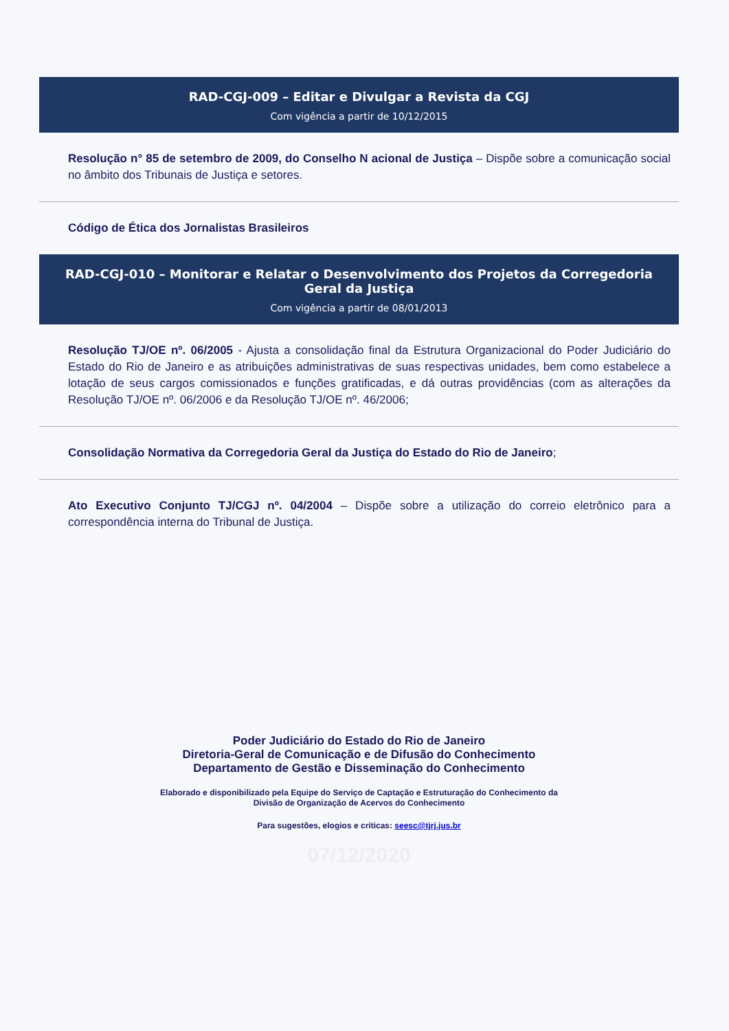RAD-CGJ-009 – Editar e Divulgar a Revista da CGJ
Com vigência a partir de 10/12/2015
Resolução n° 85 de setembro de 2009, do Conselho N acional de Justiça – Dispõe sobre a comunicação social no âmbito dos Tribunais de Justiça e setores.
Código de Ética dos Jornalistas Brasileiros
RAD-CGJ-010 – Monitorar e Relatar o Desenvolvimento dos Projetos da Corregedoria Geral da Justiça
Com vigência a partir de 08/01/2013
Resolução TJ/OE nº. 06/2005 - Ajusta a consolidação final da Estrutura Organizacional do Poder Judiciário do Estado do Rio de Janeiro e as atribuições administrativas de suas respectivas unidades, bem como estabelece a lotação de seus cargos comissionados e funções gratificadas, e dá outras providências (com as alterações da Resolução TJ/OE nº. 06/2006 e da Resolução TJ/OE nº. 46/2006;
Consolidação Normativa da Corregedoria Geral da Justiça do Estado do Rio de Janeiro;
Ato Executivo Conjunto TJ/CGJ nº. 04/2004 – Dispõe sobre a utilização do correio eletrônico para a correspondência interna do Tribunal de Justiça.
Poder Judiciário do Estado do Rio de Janeiro
Diretoria-Geral de Comunicação e de Difusão do Conhecimento
Departamento de Gestão e Disseminação do Conhecimento
Elaborado e disponibilizado pela Equipe do Serviço de Captação e Estruturação do Conhecimento da
Divisão de Organização de Acervos do Conhecimento
Para sugestões, elogios e críticas: seesc@tjrj.jus.br
07/12/2020